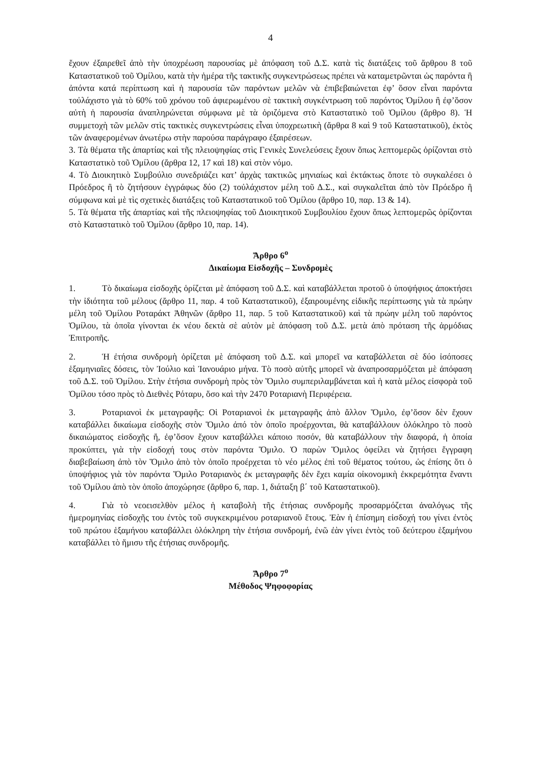4
ἔχουν ἐξαιρεθεῖ ἀπὸ τὴν ὑποχρέωση παρουσίας μὲ ἀπόφαση τοῦ Δ.Σ. κατὰ τὶς διατάξεις τοῦ ἄρθρου 8 τοῦ Καταστατικοῦ τοῦ Ὁμίλου, κατὰ τὴν ἡμέρα τῆς τακτικῆς συγκεντρώσεως πρέπει νὰ καταμετρῶνται ὡς παρόντα ἢ ἀπόντα κατά περίπτωση καὶ ἡ παρουσία τῶν παρόντων μελῶν νὰ ἐπιβεβαιώνεται ἐφ’ ὅσον εἶναι παρόντα τοὐλάχιστο γιὰ τὸ 60% τοῦ χρόνου τοῦ ἀφιερωμένου σὲ τακτικὴ συγκέντρωση τοῦ παρόντος Ὁμίλου ἢ ἐφ’ὅσον αὐτὴ ἡ παρουσία ἀναπληρώνεται σύμφωνα μὲ τὰ ὁριζόμενα στὸ Καταστατικὸ τοῦ Ὁμίλου (ἄρθρο 8). Ἡ συμμετοχὴ τῶν μελῶν στὶς τακτικὲς συγκεντρώσεις εἶναι ὑποχρεωτικὴ (ἄρθρα 8 καὶ 9 τοῦ Καταστατικοῦ), ἐκτὸς τῶν ἀναφερομένων ἀνωτέρω στὴν παρούσα παράγραφο ἐξαιρέσεων.
3. Τὰ θέματα τῆς ἀπαρτίας καὶ τῆς πλειοψηφίας στὶς Γενικὲς Συνελεύσεις ἔχουν ὅπως λεπτομερῶς ὁρίζονται στὸ Καταστατικὸ τοῦ Ὁμίλου (ἄρθρα 12, 17 καὶ 18) καὶ στὸν νόμο.
4. Τὸ Διοικητικὸ Συμβούλιο συνεδριάζει κατ’ ἀρχὰς τακτικῶς μηνιαίως καὶ ἐκτάκτως ὅποτε τὸ συγκαλέσει ὁ Πρόεδρος ἢ τὸ ζητήσουν ἐγγράφως δύο (2) τοὐλάχιστον μέλη τοῦ Δ.Σ., καὶ συγκαλεῖται ἀπὸ τὸν Πρόεδρο ἢ σύμφωνα καὶ μὲ τὶς σχετικὲς διατάξεις τοῦ Καταστατικοῦ τοῦ Ὁμίλου (ἄρθρο 10, παρ. 13 & 14).
5. Τὰ θέματα τῆς ἀπαρτίας καὶ τῆς πλειοψηφίας τοῦ Διοικητικοῦ Συμβουλίου ἔχουν ὅπως λεπτομερῶς ὁρίζονται στὸ Καταστατικὸ τοῦ Ὁμίλου (ἄρθρο 10, παρ. 14).
Ἄρθρο 6<sup>ο</sup>
Δικαίωμα Εἰσδοχῆς – Συνδρομὲς
1. Τὸ δικαίωμα εἰσδοχῆς ὁρίζεται μὲ ἀπόφαση τοῦ Δ.Σ. καὶ καταβάλλεται προτοῦ ὁ ὑποψήφιος ἀποκτήσει τὴν ἰδιότητα τοῦ μέλους (ἄρθρο 11, παρ. 4 τοῦ Καταστατικοῦ), ἐξαιρουμένης εἰδικῆς περίπτωσης γιὰ τὰ πρώην μέλη τοῦ Ὁμίλου Ροταράκτ Ἀθηνῶν (ἄρθρο 11, παρ. 5 τοῦ Καταστατικοῦ) καὶ τὰ πρώην μέλη τοῦ παρόντος Ὁμίλου, τὰ ὁποῖα γίνονται ἐκ νέου δεκτὰ σὲ αὐτὸν μὲ ἀπόφαση τοῦ Δ.Σ. μετὰ ἀπὸ πρόταση τῆς ἁρμόδιας Ἐπιτροπῆς.
2. Ἡ ἐτήσια συνδρομὴ ὁρίζεται μὲ ἀπόφαση τοῦ Δ.Σ. καὶ μπορεῖ να καταβάλλεται σὲ δύο ἰσόποσες ἑξαμηνιαῖες δόσεις, τὸν Ἰούλιο καὶ Ἰανουάριο μήνα. Τὸ ποσὸ αὐτῆς μπορεῖ νὰ ἀναπροσαρμόζεται μὲ ἀπόφαση τοῦ Δ.Σ. τοῦ Ὁμίλου. Στὴν ἐτήσια συνδρομὴ πρὸς τὸν Ὅμιλο συμπεριλαμβάνεται καὶ ἡ κατὰ μέλος εἰσφορὰ τοῦ Ὁμίλου τόσο πρὸς τὸ Διεθνὲς Ρόταρυ, ὅσο καὶ τὴν 2470 Ροταριανὴ Περιφέρεια.
3. Ροταριανοὶ ἐκ μεταγραφῆς: Οἱ Ροταριανοὶ ἐκ μεταγραφῆς ἀπὸ ἄλλον Ὅμιλο, ἐφ’ὅσον δὲν ἔχουν καταβάλλει δικαίωμα εἰσδοχῆς στὸν Ὅμιλο ἀπό τὸν ὁποῖο προέρχονται, θὰ καταβάλλουν ὁλόκληρο τὸ ποσὸ δικαιώματος εἰσδοχῆς ἤ, ἐφ’ὅσον ἔχουν καταβάλλει κάποιο ποσόν, θὰ καταβάλλουν τὴν διαφορά, ἡ ὁποία προκύπτει, γιὰ τὴν εἰσδοχή τους στὸν παρόντα Ὅμιλο. Ὁ παρὼν Ὅμιλος ὀφείλει νὰ ζητήσει ἔγγραφη διαβεβαίωση ἀπὸ τὸν Ὅμιλο ἀπὸ τὸν ὁποῖο προέρχεται τὸ νέο μέλος ἐπὶ τοῦ θέματος τούτου, ὡς ἐπίσης ὅτι ὁ ὑποψήφιος γιὰ τὸν παρόντα Ὅμιλο Ροταριανὸς ἐκ μεταγραφῆς δὲν ἔχει καμία οἰκονομικὴ ἐκκρεμότητα ἔναντι τοῦ Ὁμίλου ἀπὸ τὸν ὁποῖο ἀποχώρησε (ἄρθρο 6, παρ. 1, διάταξη β΄ τοῦ Καταστατικοῦ).
4. Γιὰ τὸ νεοεισελθὸν μέλος ἡ καταβολὴ τῆς ἐτήσιας συνδρομῆς προσαρμόζεται ἀναλόγως τῆς ἡμερομηνίας εἰσδοχῆς του ἐντὸς τοῦ συγκεκριμένου ροταριανοῦ ἔτους. Ἐὰν ἡ ἐπίσημη εἰσδοχή του γίνει ἐντὸς τοῦ πρώτου ἑξαμήνου καταβάλλει ὁλόκληρη τὴν ἐτήσια συνδρομή, ἐνῶ ἐὰν γίνει ἐντὸς τοῦ δεύτερου ἑξαμήνου καταβάλλει τὸ ἥμισυ τῆς ἐτήσιας συνδρομῆς.
Ἄρθρο 7<sup>ο</sup>
Μέθοδος Ψηφοφορίας